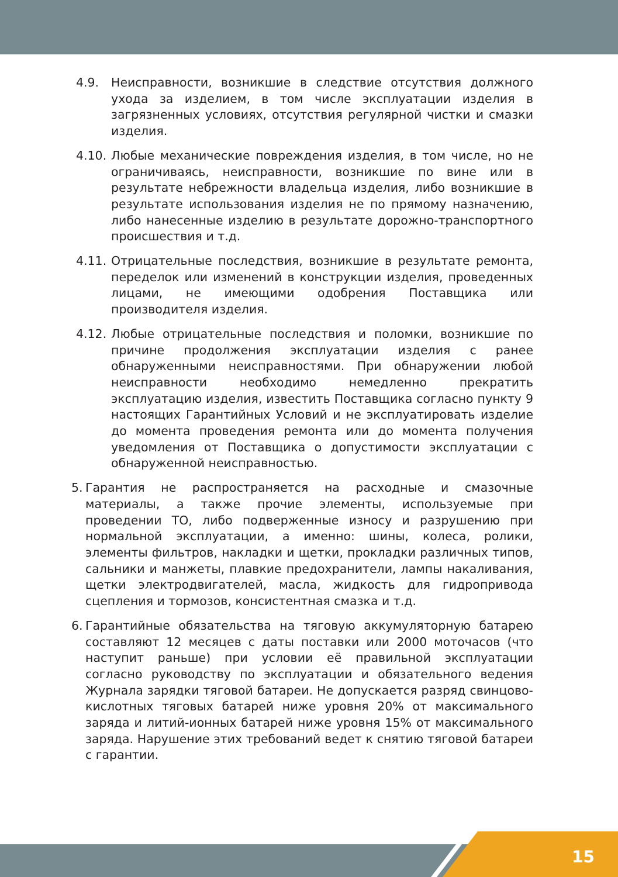4.9. Неисправности, возникшие в следствие отсутствия должного ухода за изделием, в том числе эксплуатации изделия в загрязненных условиях, отсутствия регулярной чистки и смазки изделия.
4.10. Любые механические повреждения изделия, в том числе, но не ограничиваясь, неисправности, возникшие по вине или в результате небрежности владельца изделия, либо возникшие в результате использования изделия не по прямому назначению, либо нанесенные изделию в результате дорожно-транспортного происшествия и т.д.
4.11. Отрицательные последствия, возникшие в результате ремонта, переделок или изменений в конструкции изделия, проведенных лицами, не имеющими одобрения Поставщика или производителя изделия.
4.12. Любые отрицательные последствия и поломки, возникшие по причине продолжения эксплуатации изделия с ранее обнаруженными неисправностями. При обнаружении любой неисправности необходимо немедленно прекратить эксплуатацию изделия, известить Поставщика согласно пункту 9 настоящих Гарантийных Условий и не эксплуатировать изделие до момента проведения ремонта или до момента получения уведомления от Поставщика о допустимости эксплуатации с обнаруженной неисправностью.
5. Гарантия не распространяется на расходные и смазочные материалы, а также прочие элементы, используемые при проведении ТО, либо подверженные износу и разрушению при нормальной эксплуатации, а именно: шины, колеса, ролики, элементы фильтров, накладки и щетки, прокладки различных типов, сальники и манжеты, плавкие предохранители, лампы накаливания, щетки электродвигателей, масла, жидкость для гидропривода сцепления и тормозов, консистентная смазка и т.д.
6. Гарантийные обязательства на тяговую аккумуляторную батарею составляют 12 месяцев с даты поставки или 2000 моточасов (что наступит раньше) при условии её правильной эксплуатации согласно руководству по эксплуатации и обязательного ведения Журнала зарядки тяговой батареи. Не допускается разряд свинцово-кислотных тяговых батарей ниже уровня 20% от максимального заряда и литий-ионных батарей ниже уровня 15% от максимального заряда. Нарушение этих требований ведет к снятию тяговой батареи с гарантии.
15